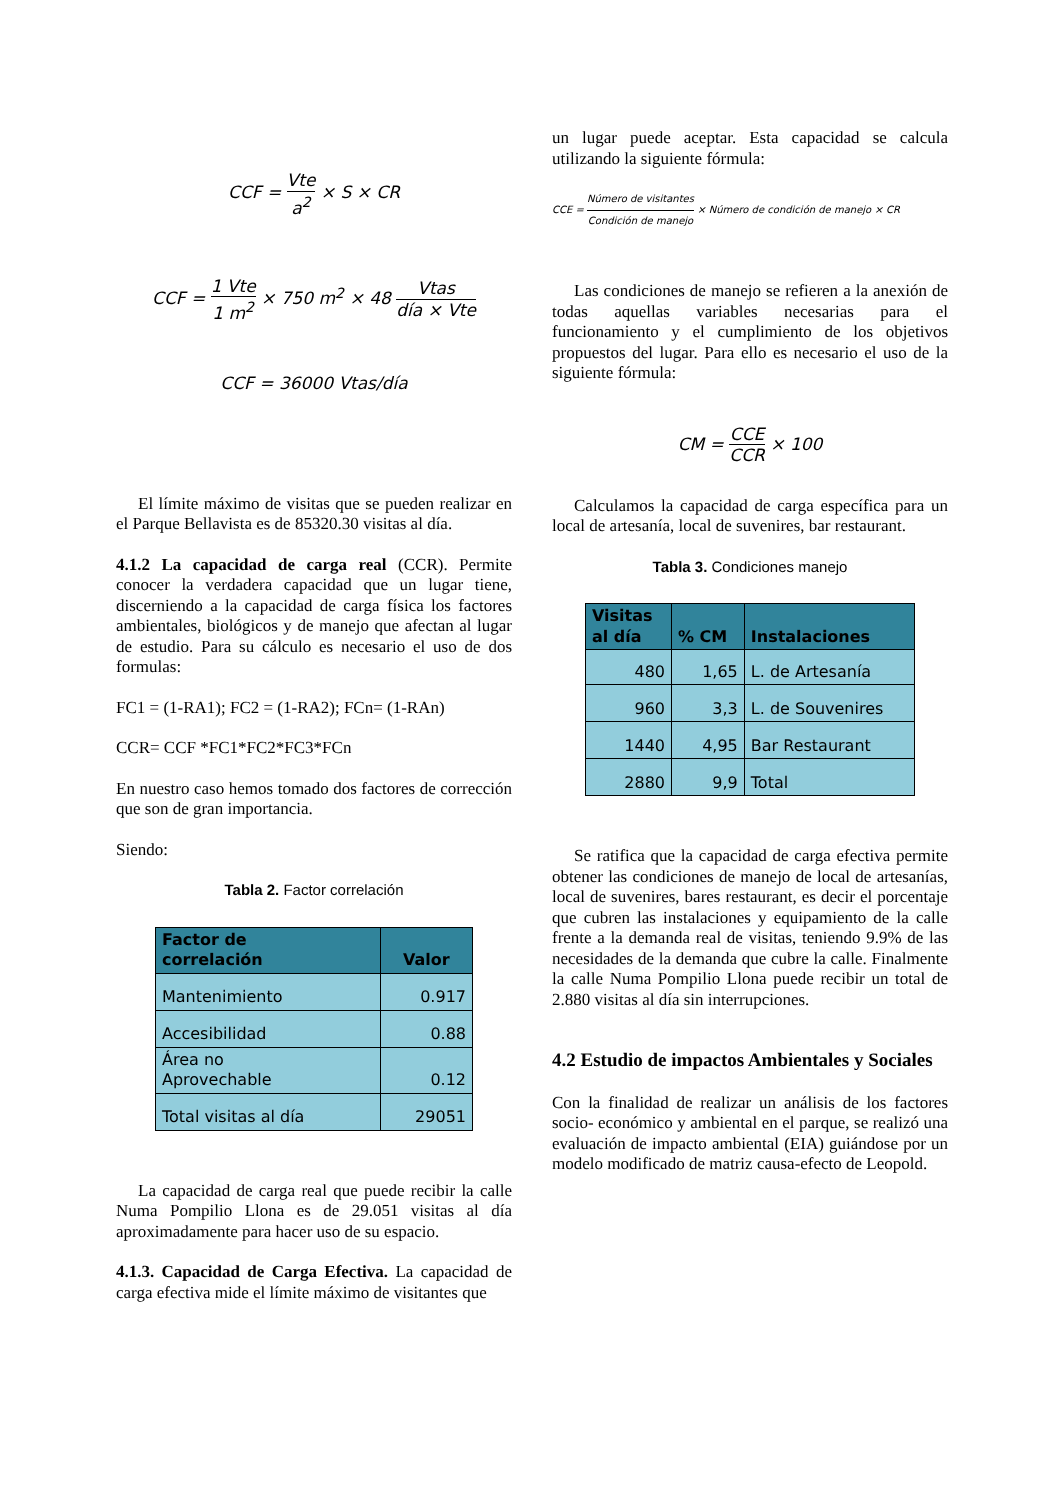CCF = Vte a<sup>2</sup> × S × CR
CCF = 1 Vte 1 m<sup>2</sup> × 750 m<sup>2</sup> × 48 Vtas día × Vte
CCF = 36000 Vtas/día
El límite máximo de visitas que se pueden realizar en el Parque Bellavista es de 85320.30 visitas al día.
4.1.2 La capacidad de carga real (CCR). Permite conocer la verdadera capacidad que un lugar tiene, discerniendo a la capacidad de carga física los factores ambientales, biológicos y de manejo que afectan al lugar de estudio. Para su cálculo es necesario el uso de dos formulas:
FC1 = (1-RA1); FC2 = (1-RA2); FCn= (1-RAn)
CCR= CCF *FC1*FC2*FC3*FCn
En nuestro caso hemos tomado dos factores de corrección que son de gran importancia.
Siendo:
Tabla 2. Factor correlación
| Factor de correlación | Valor |
| --- | --- |
| Mantenimiento | 0.917 |
| Accesibilidad | 0.88 |
| Área no Aprovechable | 0.12 |
| Total visitas al día | 29051 |
La capacidad de carga real que puede recibir la calle Numa Pompilio Llona es de 29.051 visitas al día aproximadamente para hacer uso de su espacio.
4.1.3. Capacidad de Carga Efectiva. La capacidad de carga efectiva mide el límite máximo de visitantes que
un lugar puede aceptar. Esta capacidad se calcula utilizando la siguiente fórmula:
CCE = Número de visitantes Condición de manejo × Número de condición de manejo × CR
Las condiciones de manejo se refieren a la anexión de todas aquellas variables necesarias para el funcionamiento y el cumplimiento de los objetivos propuestos del lugar. Para ello es necesario el uso de la siguiente fórmula:
CM = CCE CCR × 100
Calculamos la capacidad de carga específica para un local de artesanía, local de suvenires, bar restaurant.
Tabla 3. Condiciones manejo
| Visitas al día | % CM | Instalaciones |
| --- | --- | --- |
| 480 | 1,65 | L. de Artesanía |
| 960 | 3,3 | L. de Souvenires |
| 1440 | 4,95 | Bar Restaurant |
| 2880 | 9,9 | Total |
Se ratifica que la capacidad de carga efectiva permite obtener las condiciones de manejo de local de artesanías, local de suvenires, bares restaurant, es decir el porcentaje que cubren las instalaciones y equipamiento de la calle frente a la demanda real de visitas, teniendo 9.9% de las necesidades de la demanda que cubre la calle. Finalmente la calle Numa Pompilio Llona puede recibir un total de 2.880 visitas al día sin interrupciones.
4.2 Estudio de impactos Ambientales y Sociales
Con la finalidad de realizar un análisis de los factores socio- económico y ambiental en el parque, se realizó una evaluación de impacto ambiental (EIA) guiándose por un modelo modificado de matriz causa-efecto de Leopold.